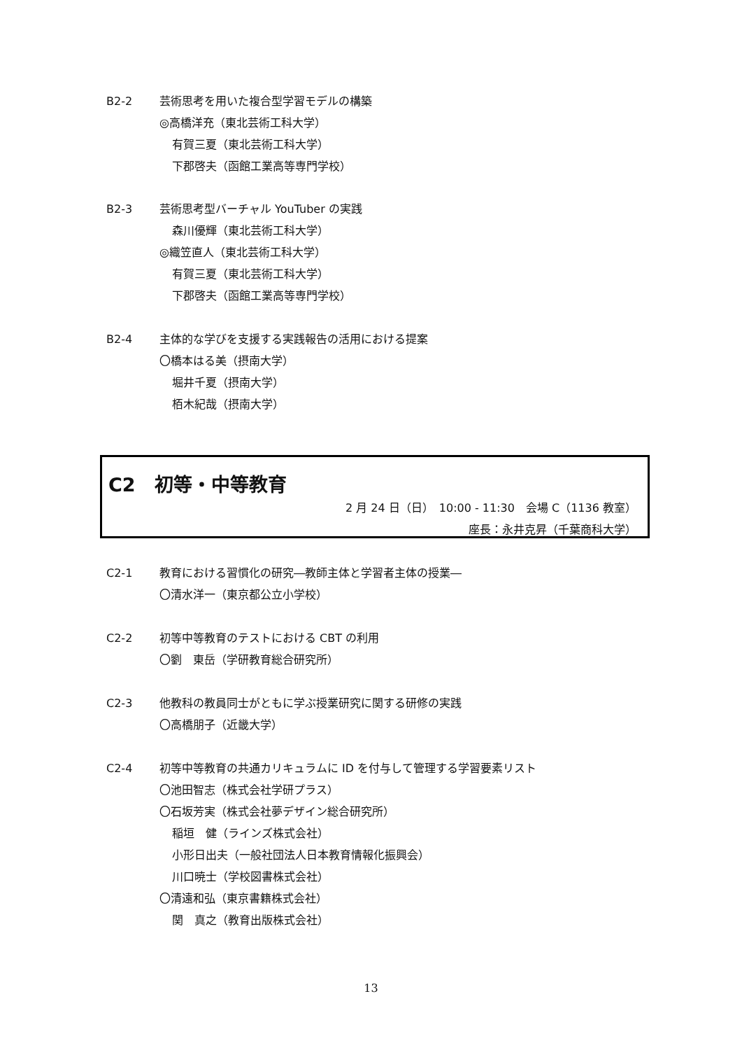B2-2 芸術思考を用いた複合型学習モデルの構築
◎高橋洋充（東北芸術工科大学）
有賀三夏（東北芸術工科大学）
下郡啓夫（函館工業高等専門学校）
B2-3 芸術思考型バーチャル YouTuber の実践
森川優輝（東北芸術工科大学）
◎織笠直人（東北芸術工科大学）
有賀三夏（東北芸術工科大学）
下郡啓夫（函館工業高等専門学校）
B2-4 主体的な学びを支援する実践報告の活用における提案
〇橋本はる美（摂南大学）
堀井千夏（摂南大学）
栢木紀哉（摂南大学）
C2　初等・中等教育
2 月 24 日（日）　10:00 - 11:30　会場 C（1136 教室）
座長：永井克昇（千葉商科大学）
C2-1 教育における習慣化の研究―教師主体と学習者主体の授業―
〇清水洋一（東京都公立小学校）
C2-2 初等中等教育のテストにおける CBT の利用
〇劉　東岳（学研教育総合研究所）
C2-3 他教科の教員同士がともに学ぶ授業研究に関する研修の実践
〇高橋朋子（近畿大学）
C2-4 初等中等教育の共通カリキュラムに ID を付与して管理する学習要素リスト
〇池田智志（株式会社学研プラス）
〇石坂芳実（株式会社夢デザイン総合研究所）
稲垣　健（ラインズ株式会社）
小形日出夫（一般社団法人日本教育情報化振興会）
川口暁士（学校図書株式会社）
〇清遠和弘（東京書籍株式会社）
関　真之（教育出版株式会社）
13